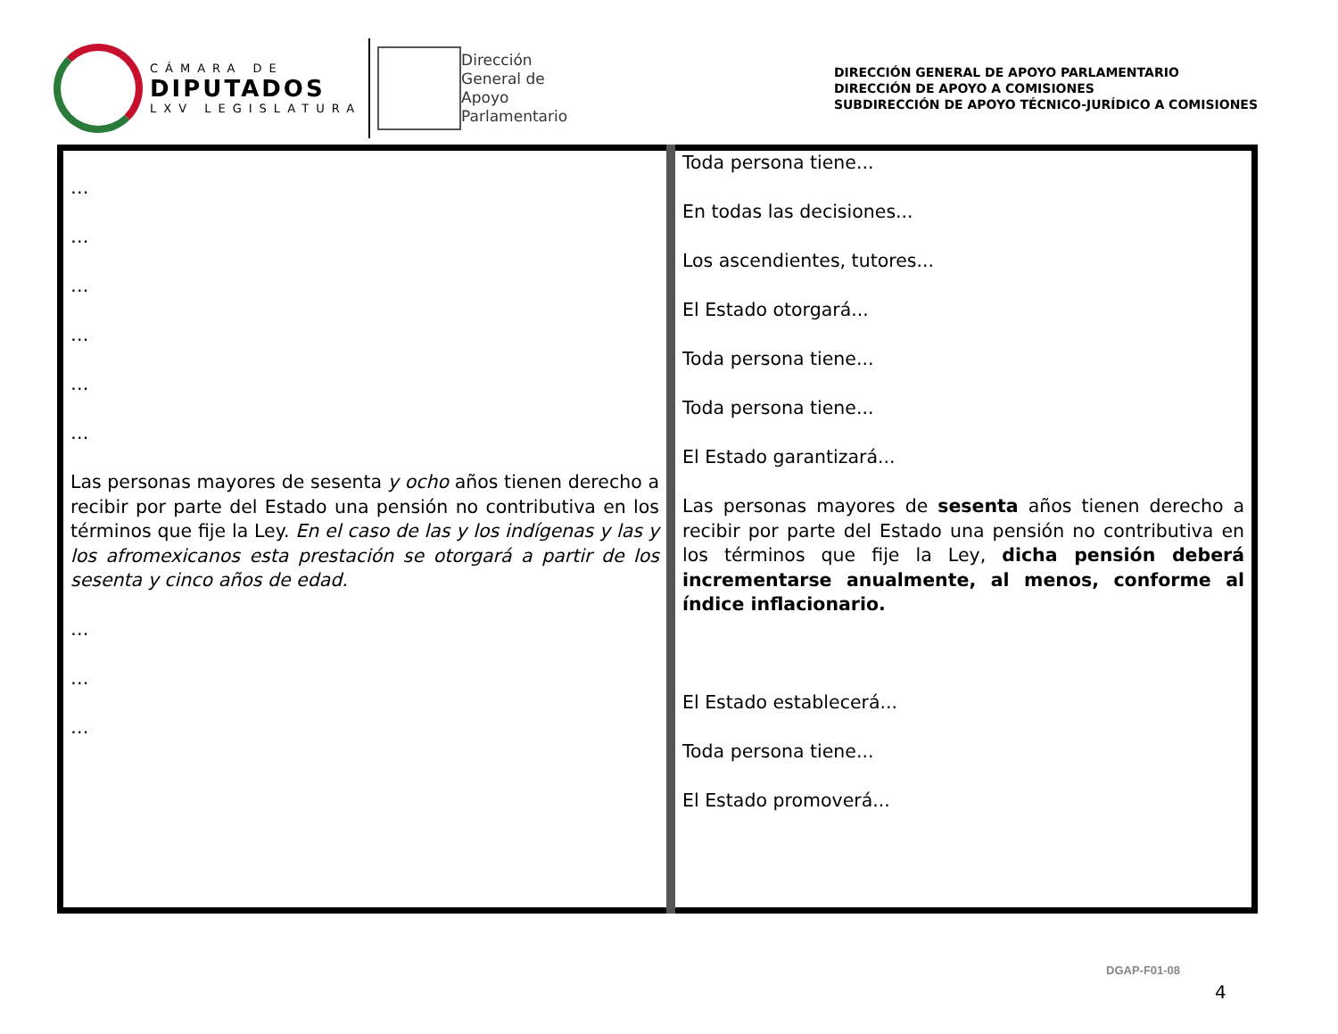CÁMARA DE
DIPUTADOS
LXV LEGISLATURA
Dirección
General de
Apoyo
Parlamentario
DIRECCIÓN GENERAL DE APOYO PARLAMENTARIO
DIRECCIÓN DE APOYO A COMISIONES
SUBDIRECCIÓN DE APOYO TÉCNICO-JURÍDICO A COMISIONES
| … … … … … … Las personas mayores de sesenta y ocho años tienen derecho a recibir por parte del Estado una pensión no contributiva en los términos que fije la Ley. En el caso de las y los indígenas y las y los afromexicanos esta prestación se otorgará a partir de los sesenta y cinco años de edad. … … … | Toda persona tiene... En todas las decisiones... Los ascendientes, tutores... El Estado otorgará... Toda persona tiene... Toda persona tiene... El Estado garantizará... Las personas mayores de sesenta años tienen derecho a recibir por parte del Estado una pensión no contributiva en los términos que fije la Ley, dicha pensión deberá incrementarse anualmente, al menos, conforme al índice inflacionario. El Estado establecerá... Toda persona tiene... El Estado promoverá... |
DGAP-F01-08
4